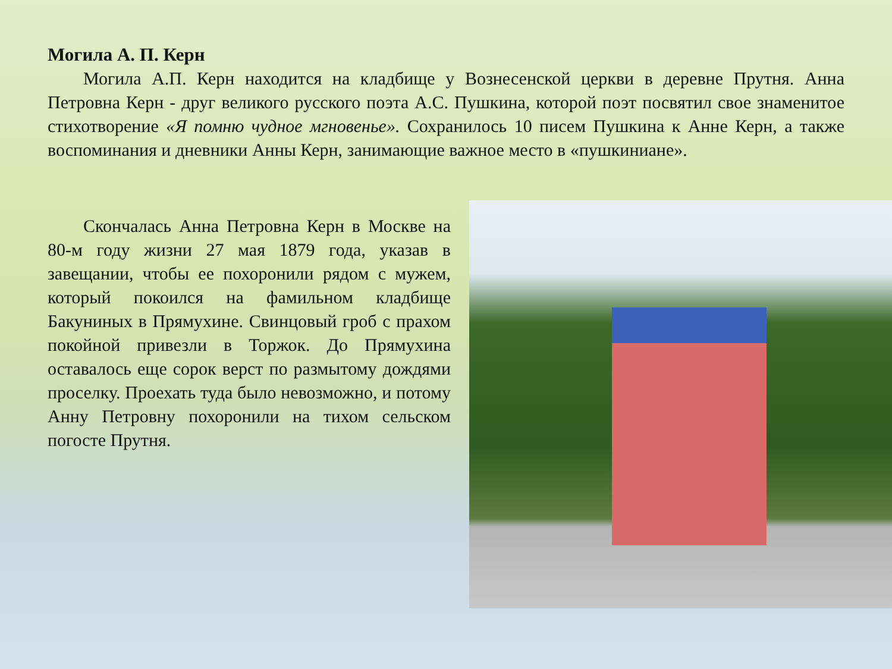Могила А. П. Керн
Могила А.П. Керн находится на кладбище у Вознесенской церкви в деревне Прутня. Анна Петровна Керн - друг великого русского поэта А.С. Пушкина, которой поэт посвятил свое знаменитое стихотворение «Я помню чудное мгновенье». Сохранилось 10 писем Пушкина к Анне Керн, а также воспоминания и дневники Анны Керн, занимающие важное место в «пушкиниане».
Скончалась Анна Петровна Керн в Москве на 80-м году жизни 27 мая 1879 года, указав в завещании, чтобы ее похоронили рядом с мужем, который покоился на фамильном кладбище Бакуниных в Прямухине. Свинцовый гроб с прахом покойной привезли в Торжок. До Прямухина оставалось еще сорок верст по размытому дождями проселку. Проехать туда было невозможно, и потому Анну Петровну похоронили на тихом сельском погосте Прутня.